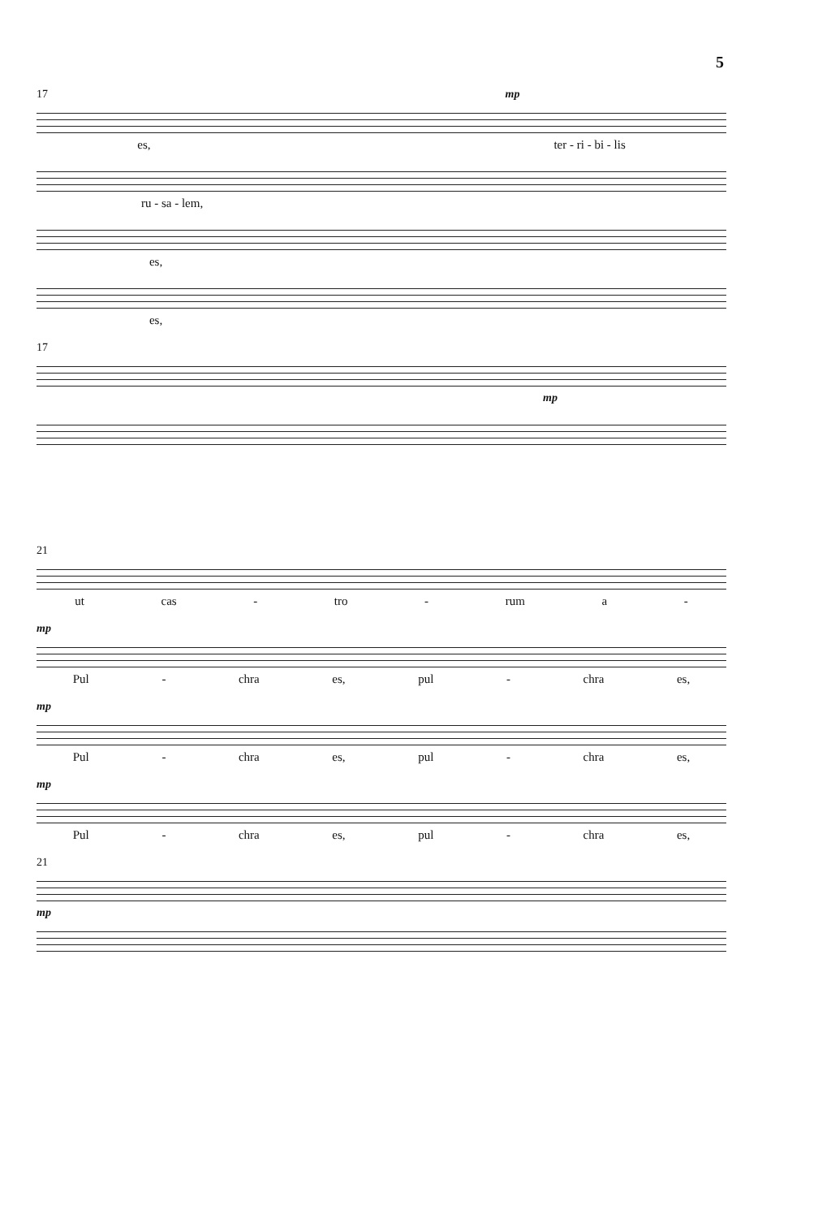5
17 mp
es, ter - ri - bi - lis
ru - sa - lem,
es,
es,
17
mp
21
ut cas - tro - rum a -
mp
Pul - chra es, pul - chra es,
mp
Pul - chra es, pul - chra es,
mp
Pul - chra es, pul - chra es,
21
mp